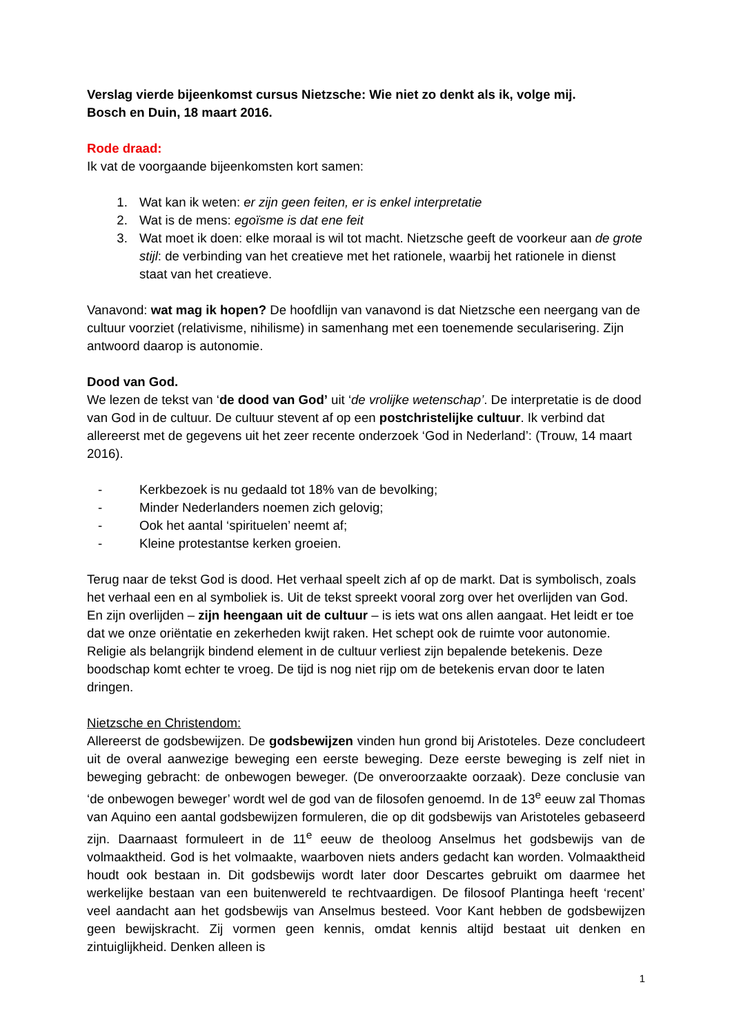Verslag vierde bijeenkomst cursus Nietzsche: Wie niet zo denkt als ik, volge mij.
Bosch en Duin, 18 maart 2016.
Rode draad:
Ik vat de voorgaande bijeenkomsten kort samen:
1. Wat kan ik weten: er zijn geen feiten, er is enkel interpretatie
2. Wat is de mens: egoïsme is dat ene feit
3. Wat moet ik doen: elke moraal is wil tot macht. Nietzsche geeft de voorkeur aan de grote stijl: de verbinding van het creatieve met het rationele, waarbij het rationele in dienst staat van het creatieve.
Vanavond: wat mag ik hopen? De hoofdlijn van vanavond is dat Nietzsche een neergang van de cultuur voorziet (relativisme, nihilisme) in samenhang met een toenemende secularisering. Zijn antwoord daarop is autonomie.
Dood van God.
We lezen de tekst van ‘de dood van God’ uit ‘de vrolijke wetenschap’. De interpretatie is de dood van God in de cultuur. De cultuur stevent af op een postchristelijke cultuur. Ik verbind dat allereerst met de gegevens uit het zeer recente onderzoek ‘God in Nederland’: (Trouw, 14 maart 2016).
- Kerkbezoek is nu gedaald tot 18% van de bevolking;
- Minder Nederlanders noemen zich gelovig;
- Ook het aantal ‘spirituelen’ neemt af;
- Kleine protestantse kerken groeien.
Terug naar de tekst God is dood. Het verhaal speelt zich af op de markt. Dat is symbolisch, zoals het verhaal een en al symboliek is. Uit de tekst spreekt vooral zorg over het overlijden van God. En zijn overlijden – zijn heengaan uit de cultuur – is iets wat ons allen aangaat. Het leidt er toe dat we onze oriëntatie en zekerheden kwijt raken. Het schept ook de ruimte voor autonomie. Religie als belangrijk bindend element in de cultuur verliest zijn bepalende betekenis. Deze boodschap komt echter te vroeg. De tijd is nog niet rijp om de betekenis ervan door te laten dringen.
Nietzsche en Christendom:
Allereerst de godsbewijzen. De godsbewijzen vinden hun grond bij Aristoteles. Deze concludeert uit de overal aanwezige beweging een eerste beweging. Deze eerste beweging is zelf niet in beweging gebracht: de onbewogen beweger. (De onveroorzaakte oorzaak). Deze conclusie van ‘de onbewogen beweger’ wordt wel de god van de filosofen genoemd. In de 13<sup>e</sup> eeuw zal Thomas van Aquino een aantal godsbewijzen formuleren, die op dit godsbewijs van Aristoteles gebaseerd zijn. Daarnaast formuleert in de 11<sup>e</sup> eeuw de theoloog Anselmus het godsbewijs van de volmaaktheid. God is het volmaakte, waarboven niets anders gedacht kan worden. Volmaaktheid houdt ook bestaan in. Dit godsbewijs wordt later door Descartes gebruikt om daarmee het werkelijke bestaan van een buitenwereld te rechtvaardigen. De filosoof Plantinga heeft ‘recent’ veel aandacht aan het godsbewijs van Anselmus besteed. Voor Kant hebben de godsbewijzen geen bewijskracht. Zij vormen geen kennis, omdat kennis altijd bestaat uit denken en zintuiglijkheid. Denken alleen is
1